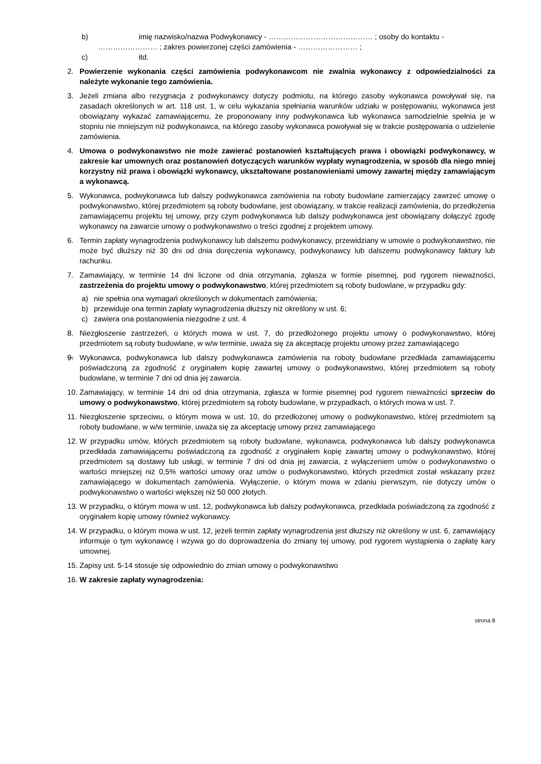b) imię nazwisko/nazwa Podwykonawcy - …………………………………… ; osoby do kontaktu -
…………………… ; zakres powierzonej części zamówienia - …………………… ;
c) itd.
2. Powierzenie wykonania części zamówienia podwykonawcom nie zwalnia wykonawcy z odpowiedzialności za należyte wykonanie tego zamówienia.
3. Jeżeli zmiana albo rezygnacja z podwykonawcy dotyczy podmiotu, na którego zasoby wykonawca powoływał się, na zasadach określonych w art. 118 ust. 1, w celu wykazania spełniania warunków udziału w postępowaniu, wykonawca jest obowiązany wykazać zamawiającemu, że proponowany inny podwykonawca lub wykonawca samodzielnie spełnia je w stopniu nie mniejszym niż podwykonawca, na którego zasoby wykonawca powoływał się w trakcie postępowania o udzielenie zamówienia.
4. Umowa o podwykonawstwo nie może zawierać postanowień kształtujących prawa i obowiązki podwykonawcy, w zakresie kar umownych oraz postanowień dotyczących warunków wypłaty wynagrodzenia, w sposób dla niego mniej korzystny niż prawa i obowiązki wykonawcy, ukształtowane postanowieniami umowy zawartej między zamawiającym a wykonawcą.
5. Wykonawca, podwykonawca lub dalszy podwykonawca zamówienia na roboty budowlane zamierzający zawrzeć umowę o podwykonawstwo, której przedmiotem są roboty budowlane, jest obowiązany, w trakcie realizacji zamówienia, do przedłożenia zamawiającemu projektu tej umowy, przy czym podwykonawca lub dalszy podwykonawca jest obowiązany dołączyć zgodę wykonawcy na zawarcie umowy o podwykonawstwo o treści zgodnej z projektem umowy.
6. Termin zapłaty wynagrodzenia podwykonawcy lub dalszemu podwykonawcy, przewidziany w umowie o podwykonawstwo, nie może być dłuższy niż 30 dni od dnia doręczenia wykonawcy, podwykonawcy lub dalszemu podwykonawcy faktury lub rachunku.
7. Zamawiający, w terminie 14 dni liczone od dnia otrzymania, zgłasza w formie pisemnej, pod rygorem nieważności, zastrzeżenia do projektu umowy o podwykonawstwo, której przedmiotem są roboty budowlane, w przypadku gdy:
a) nie spełnia ona wymagań określonych w dokumentach zamówienia;
b) przewiduje ona termin zapłaty wynagrodzenia dłuższy niż określony w ust. 6;
c) zawiera ona postanowienia niezgodne z ust. 4
8. Niezgłoszenie zastrzeżeń, o których mowa w ust. 7, do przedłożonego projektu umowy o podwykonawstwo, której przedmiotem są roboty budowlane, w w/w terminie, uważa się za akceptację projektu umowy przez zamawiającego
9. Wykonawca, podwykonawca lub dalszy podwykonawca zamówienia na roboty budowlane przedkłada zamawiającemu poświadczoną za zgodność z oryginałem kopię zawartej umowy o podwykonawstwo, której przedmiotem są roboty budowlane, w terminie 7 dni od dnia jej zawarcia.
10. Zamawiający, w terminie 14 dni od dnia otrzymania, zgłasza w formie pisemnej pod rygorem nieważności sprzeciw do umowy o podwykonawstwo, której przedmiotem są roboty budowlane, w przypadkach, o których mowa w ust. 7.
11. Niezgłoszenie sprzeciwu, o którym mowa w ust. 10, do przedłożonej umowy o podwykonawstwo, której przedmiotem są roboty budowlane, w w/w terminie, uważa się za akceptację umowy przez zamawiającego
12. W przypadku umów, których przedmiotem są roboty budowlane, wykonawca, podwykonawca lub dalszy podwykonawca przedkłada zamawiającemu poświadczoną za zgodność z oryginałem kopię zawartej umowy o podwykonawstwo, której przedmiotem są dostawy lub usługi, w terminie 7 dni od dnia jej zawarcia, z wyłączeniem umów o podwykonawstwo o wartości mniejszej niż 0,5% wartości umowy oraz umów o podwykonawstwo, których przedmiot został wskazany przez zamawiającego w dokumentach zamówienia. Wyłączenie, o którym mowa w zdaniu pierwszym, nie dotyczy umów o podwykonawstwo o wartości większej niż 50 000 złotych.
13. W przypadku, o którym mowa w ust. 12, podwykonawca lub dalszy podwykonawca, przedkłada poświadczoną za zgodność z oryginałem kopię umowy również wykonawcy.
14. W przypadku, o którym mowa w ust. 12, jeżeli termin zapłaty wynagrodzenia jest dłuższy niż określony w ust. 6, zamawiający informuje o tym wykonawcę i wzywa go do doprowadzenia do zmiany tej umowy, pod rygorem wystąpienia o zapłatę kary umownej.
15. Zapisy ust. 5-14 stosuje się odpowiednio do zmian umowy o podwykonawstwo
16. W zakresie zapłaty wynagrodzenia:
strona 8